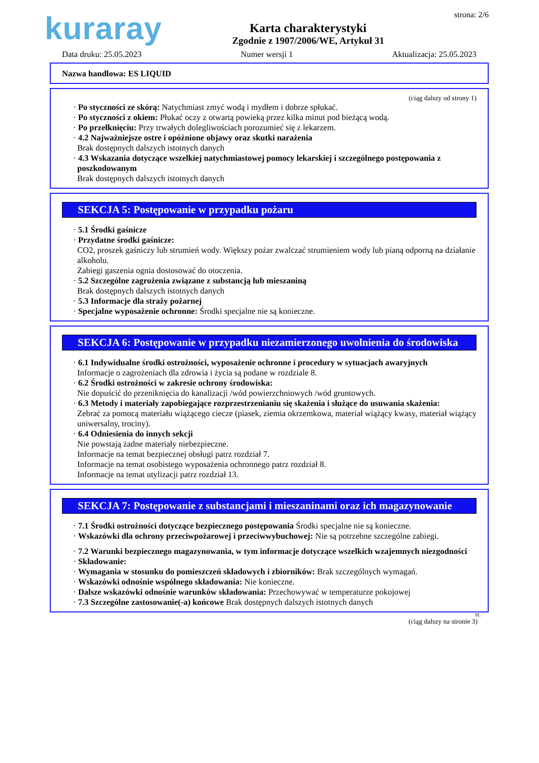kuraray
Karta charakterystyki
Zgodnie z 1907/2006/WE, Artykuł 31
strona: 2/6
Data druku: 25.05.2023 Numer wersji 1 Aktualizacja: 25.05.2023
Nazwa handlowa: ES LIQUID
(ciąg dalszy od strony 1)
· Po styczności ze skórą: Natychmiast zmyć wodą i mydłem i dobrze spłukać.
· Po styczności z okiem: Płukać oczy z otwartą powieką przez kilka minut pod bieżącą wodą.
· Po przełknięciu: Przy trwałych dolegliwościach porozumieć się z lekarzem.
· 4.2 Najważniejsze ostre i opóźnione objawy oraz skutki narażenia
Brak dostępnych dalszych istotnych danych
· 4.3 Wskazania dotyczące wszelkiej natychmiastowej pomocy lekarskiej i szczególnego postępowania z poszkodowanym
Brak dostępnych dalszych istotnych danych
SEKCJA 5: Postępowanie w przypadku pożaru
· 5.1 Środki gaśnicze
· Przydatne środki gaśnicze:
CO2, proszek gaśniczy lub strumień wody. Większy pożar zwalczać strumieniem wody lub pianą odporną na działanie alkoholu.
Zabiegi gaszenia ognia dostosować do otoczenia.
· 5.2 Szczególne zagrożenia związane z substancją lub mieszaniną
Brak dostępnych dalszych istotnych danych
· 5.3 Informacje dla straży pożarnej
· Specjalne wyposażenie ochronne: Środki specjalne nie są konieczne.
SEKCJA 6: Postępowanie w przypadku niezamierzonego uwolnienia do środowiska
· 6.1 Indywidualne środki ostrożności, wyposażenie ochronne i procedury w sytuacjach awaryjnych
Informacje o zagrożeniach dla zdrowia i życia są podane w rozdziale 8.
· 6.2 Środki ostrożności w zakresie ochrony środowiska:
Nie dopuścić do przeniknięcia do kanalizacji /wód powierzchniowych /wód gruntowych.
· 6.3 Metody i materiały zapobiegające rozprzestrzenianiu się skażenia i służące do usuwania skażenia:
Zebrać za pomocą materiału wiążącego ciecze (piasek, ziemia okrzemkowa, materiał wiążący kwasy, materiał wiążący uniwersalny, trociny).
· 6.4 Odniesienia do innych sekcji
Nie powstają żadne materiały niebezpieczne.
Informacje na temat bezpiecznej obsługi patrz rozdział 7.
Informacje na temat osobistego wyposażenia ochronnego patrz rozdział 8.
Informacje na temat utylizacji patrz rozdział 13.
SEKCJA 7: Postępowanie z substancjami i mieszaninami oraz ich magazynowanie
· 7.1 Środki ostrożności dotyczące bezpiecznego postępowania Środki specjalne nie są konieczne.
· Wskazówki dla ochrony przeciwpożarowej i przeciwwybuchowej: Nie są potrzebne szczególne zabiegi.
· 7.2 Warunki bezpiecznego magazynowania, w tym informacje dotyczące wszelkich wzajemnych niezgodności
· Składowanie:
· Wymagania w stosunku do pomieszczeń składowych i zbiorników: Brak szczególnych wymagań.
· Wskazówki odnośnie wspólnego składowania: Nie konieczne.
· Dalsze wskazówki odnośnie warunków składowania: Przechowywać w temperaturze pokojowej
· 7.3 Szczególne zastosowanie(-a) końcowe Brak dostępnych dalszych istotnych danych
PL
(ciąg dalszy na stronie 3)